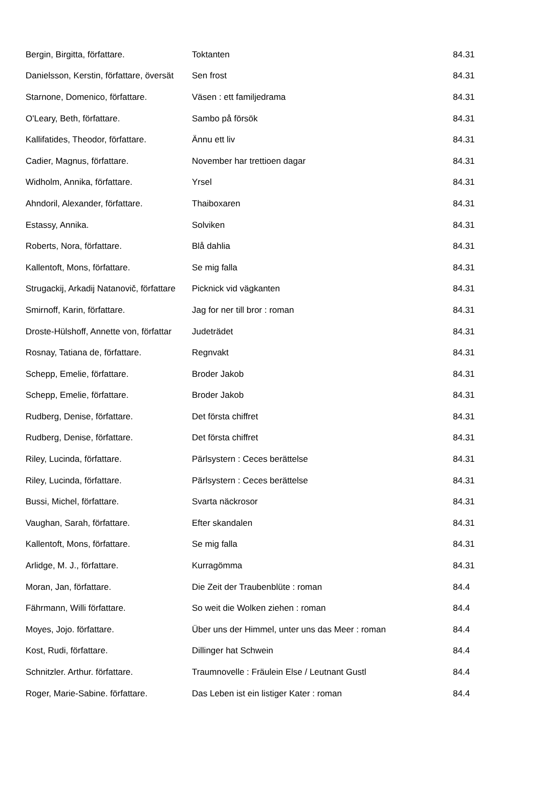| Bergin, Birgitta, författare. | Toktanten | 84.31 |
| Danielsson, Kerstin, författare, översät | Sen frost | 84.31 |
| Starnone, Domenico, författare. | Väsen : ett familjedrama | 84.31 |
| O'Leary, Beth, författare. | Sambo på försök | 84.31 |
| Kallifatides, Theodor, författare. | Ännu ett liv | 84.31 |
| Cadier, Magnus, författare. | November har trettioen dagar | 84.31 |
| Widholm, Annika, författare. | Yrsel | 84.31 |
| Ahndoril, Alexander, författare. | Thaiboxaren | 84.31 |
| Estassy, Annika. | Solviken | 84.31 |
| Roberts, Nora, författare. | Blå dahlia | 84.31 |
| Kallentoft, Mons, författare. | Se mig falla | 84.31 |
| Strugackij, Arkadij Natanovič, författare | Picknick vid vägkanten | 84.31 |
| Smirnoff, Karin, författare. | Jag for ner till bror : roman | 84.31 |
| Droste-Hülshoff, Annette von, författar | Judeträdet | 84.31 |
| Rosnay, Tatiana de, författare. | Regnvakt | 84.31 |
| Schepp, Emelie, författare. | Broder Jakob | 84.31 |
| Schepp, Emelie, författare. | Broder Jakob | 84.31 |
| Rudberg, Denise, författare. | Det första chiffret | 84.31 |
| Rudberg, Denise, författare. | Det första chiffret | 84.31 |
| Riley, Lucinda, författare. | Pärlsystern : Ceces berättelse | 84.31 |
| Riley, Lucinda, författare. | Pärlsystern : Ceces berättelse | 84.31 |
| Bussi, Michel, författare. | Svarta näckrosor | 84.31 |
| Vaughan, Sarah, författare. | Efter skandalen | 84.31 |
| Kallentoft, Mons, författare. | Se mig falla | 84.31 |
| Arlidge, M. J., författare. | Kurragömma | 84.31 |
| Moran, Jan, författare. | Die Zeit der Traubenblüte : roman | 84.4 |
| Fährmann, Willi författare. | So weit die Wolken ziehen : roman | 84.4 |
| Moyes, Jojo. författare. | Über uns der Himmel, unter uns das Meer : roman | 84.4 |
| Kost, Rudi, författare. | Dillinger hat Schwein | 84.4 |
| Schnitzler. Arthur. författare. | Traumnovelle : Fräulein Else / Leutnant Gustl | 84.4 |
| Roger, Marie-Sabine. författare. | Das Leben ist ein listiger Kater : roman | 84.4 |